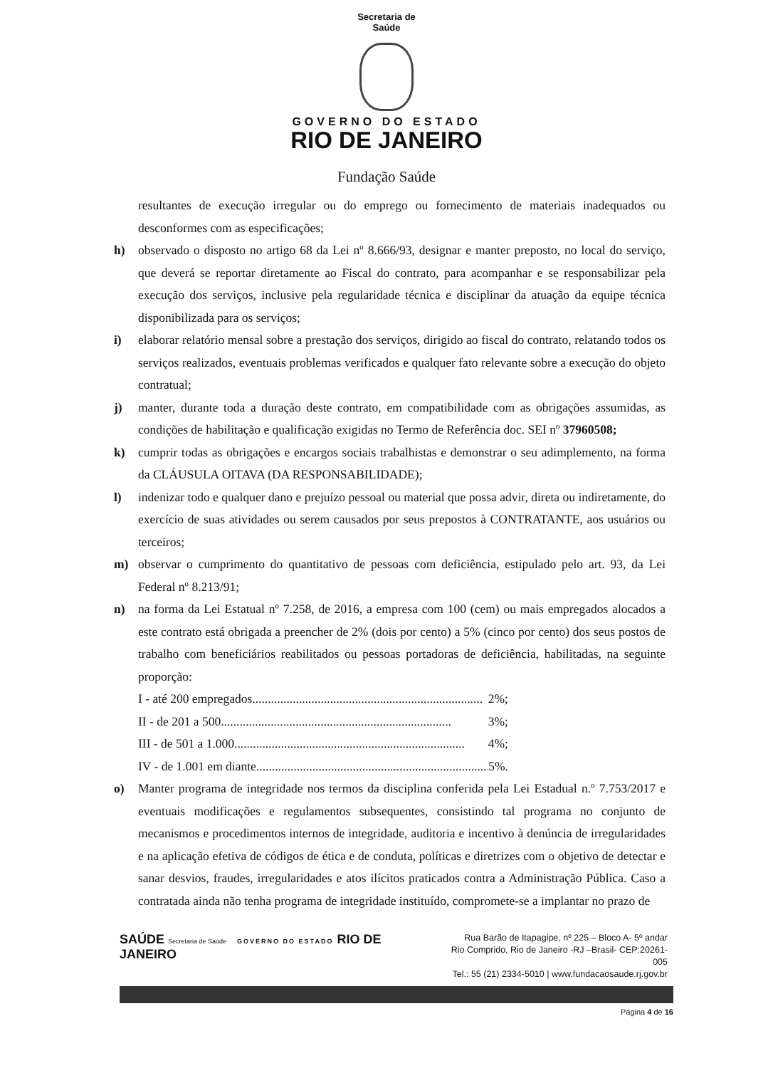Secretaria de
Saúde
GOVERNO DO ESTADO
RIO DE JANEIRO
Fundação Saúde
resultantes de execução irregular ou do emprego ou fornecimento de materiais inadequados ou desconformes com as especificações;
h) observado o disposto no artigo 68 da Lei nº 8.666/93, designar e manter preposto, no local do serviço, que deverá se reportar diretamente ao Fiscal do contrato, para acompanhar e se responsabilizar pela execução dos serviços, inclusive pela regularidade técnica e disciplinar da atuação da equipe técnica disponibilizada para os serviços;
i) elaborar relatório mensal sobre a prestação dos serviços, dirigido ao fiscal do contrato, relatando todos os serviços realizados, eventuais problemas verificados e qualquer fato relevante sobre a execução do objeto contratual;
j) manter, durante toda a duração deste contrato, em compatibilidade com as obrigações assumidas, as condições de habilitação e qualificação exigidas no Termo de Referência doc. SEI nº 37960508;
k) cumprir todas as obrigações e encargos sociais trabalhistas e demonstrar o seu adimplemento, na forma da CLÁUSULA OITAVA (DA RESPONSABILIDADE);
l) indenizar todo e qualquer dano e prejuízo pessoal ou material que possa advir, direta ou indiretamente, do exercício de suas atividades ou serem causados por seus prepostos à CONTRATANTE, aos usuários ou terceiros;
m) observar o cumprimento do quantitativo de pessoas com deficiência, estipulado pelo art. 93, da Lei Federal nº 8.213/91;
n) na forma da Lei Estatual nº 7.258, de 2016, a empresa com 100 (cem) ou mais empregados alocados a este contrato está obrigada a preencher de 2% (dois por cento) a 5% (cinco por cento) dos seus postos de trabalho com beneficiários reabilitados ou pessoas portadoras de deficiência, habilitadas, na seguinte proporção:
I - até 200 empregados.......................................................................... 2%;
II - de 201 a 500.......................................................................... 3%;
III - de 501 a 1.000.......................................................................... 4%;
IV - de 1.001 em diante. .......................................................................... 5%.
o) Manter programa de integridade nos termos da disciplina conferida pela Lei Estadual n.º 7.753/2017 e eventuais modificações e regulamentos subsequentes, consistindo tal programa no conjunto de mecanismos e procedimentos internos de integridade, auditoria e incentivo à denúncia de irregularidades e na aplicação efetiva de códigos de ética e de conduta, políticas e diretrizes com o objetivo de detectar e sanar desvios, fraudes, irregularidades e atos ilícitos praticados contra a Administração Pública. Caso a contratada ainda não tenha programa de integridade instituído, compromete-se a implantar no prazo de
SAÚDE Secretaria de Saúde GOVERNO DO ESTADO RIO DE JANEIRO
Rua Barão de Itapagipe, nº 225 – Bloco A- 5º andar
Rio Comprido, Rio de Janeiro -RJ –Brasil- CEP:20261-005
Tel.: 55 (21) 2334-5010 | www.fundacaosaude.rj.gov.br
Página 4 de 16